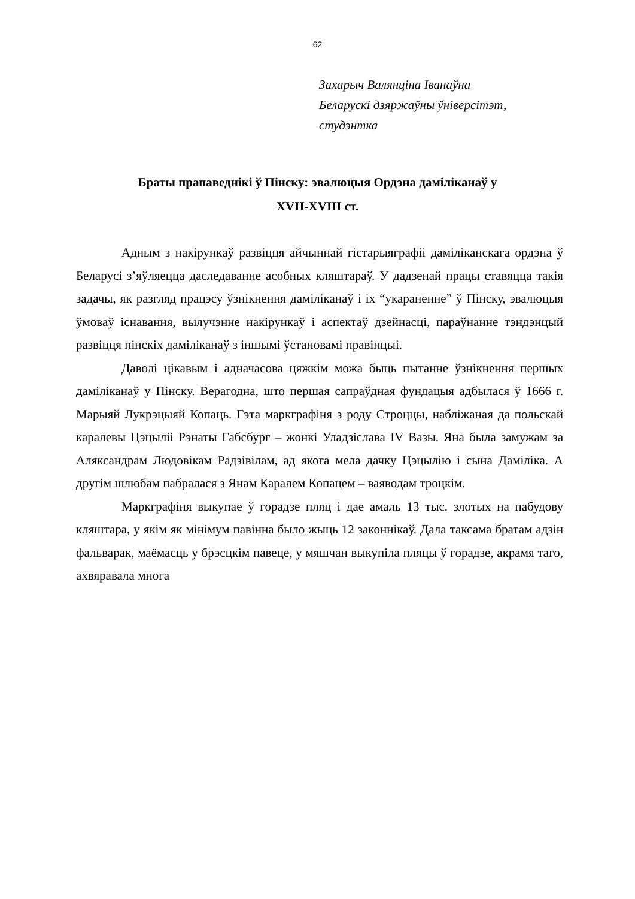62
Захарыч Валянціна Іванаўна
Беларускі дзяржаўны ўніверсітэт,
студэнтка
Браты прапаведнікі ў Пінску: эвалюцыя Ордэна даміліканаў у
XVII-XVIII ст.
Адным з накірункаў развіцця айчыннай гістарыяграфіі даміліканскага ордэна ў Беларусі з’яўляецца даследаванне асобных кляштараў. У дадзенай працы ставяцца такія задачы, як разгляд працэсу ўзнікнення даміліканаў і іх “укараненне” ў Пінску, эвалюцыя ўмоваў існавання, вылучэнне накірункаў і аспектаў дзейнасці, параўнанне тэндэнцый развіцця пінскіх даміліканаў з іншымі ўстановамі правінцыі.
Даволі цікавым і адначасова цяжкім можа быць пытанне ўзнікнення першых даміліканаў у Пінску. Верагодна, што першая сапраўдная фундацыя адбылася ў 1666 г. Марыяй Лукрэцыяй Копаць. Гэта маркграфіня з роду Строццы, набліжаная да польскай каралевы Цэцыліі Рэнаты Габсбург – жонкі Уладзіслава IV Вазы. Яна была замужам за Аляксандрам Людовікам Радзівілам, ад якога мела дачку Цэцылію і сына Даміліка. А другім шлюбам пабралася з Янам Каралем Копацем – ваяводам троцкім.
Маркграфіня выкупае ў горадзе пляц і дае амаль 13 тыс. злотых на пабудову кляштара, у якім як мінімум павінна было жыць 12 законнікаў. Дала таксама братам адзін фальварак, маёмасць у брэсцкім павеце, у мяшчан выкупіла пляцы ў горадзе, акрамя таго, ахвяравала многа